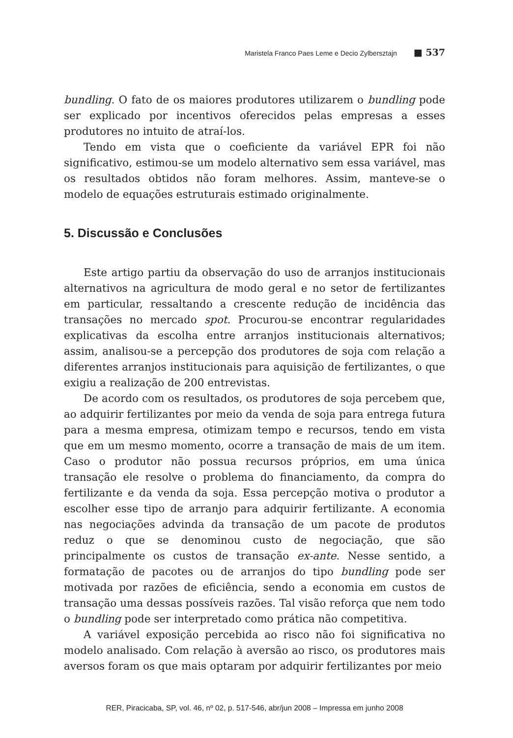Maristela Franco Paes Leme e Decio Zylbersztajn ■ 537
bundling. O fato de os maiores produtores utilizarem o bundling pode ser explicado por incentivos oferecidos pelas empresas a esses produtores no intuito de atraí-los.
Tendo em vista que o coeficiente da variável EPR foi não significativo, estimou-se um modelo alternativo sem essa variável, mas os resultados obtidos não foram melhores. Assim, manteve-se o modelo de equações estruturais estimado originalmente.
5. Discussão e Conclusões
Este artigo partiu da observação do uso de arranjos institucionais alternativos na agricultura de modo geral e no setor de fertilizantes em particular, ressaltando a crescente redução de incidência das transações no mercado spot. Procurou-se encontrar regularidades explicativas da escolha entre arranjos institucionais alternativos; assim, analisou-se a percepção dos produtores de soja com relação a diferentes arranjos institucionais para aquisição de fertilizantes, o que exigiu a realização de 200 entrevistas.
De acordo com os resultados, os produtores de soja percebem que, ao adquirir fertilizantes por meio da venda de soja para entrega futura para a mesma empresa, otimizam tempo e recursos, tendo em vista que em um mesmo momento, ocorre a transação de mais de um item. Caso o produtor não possua recursos próprios, em uma única transação ele resolve o problema do financiamento, da compra do fertilizante e da venda da soja. Essa percepção motiva o produtor a escolher esse tipo de arranjo para adquirir fertilizante. A economia nas negociações advinda da transação de um pacote de produtos reduz o que se denominou custo de negociação, que são principalmente os custos de transação ex-ante. Nesse sentido, a formatação de pacotes ou de arranjos do tipo bundling pode ser motivada por razões de eficiência, sendo a economia em custos de transação uma dessas possíveis razões. Tal visão reforça que nem todo o bundling pode ser interpretado como prática não competitiva.
A variável exposição percebida ao risco não foi significativa no modelo analisado. Com relação à aversão ao risco, os produtores mais aversos foram os que mais optaram por adquirir fertilizantes por meio
RER, Piracicaba, SP, vol. 46, nº 02, p. 517-546, abr/jun 2008 – Impressa em junho 2008